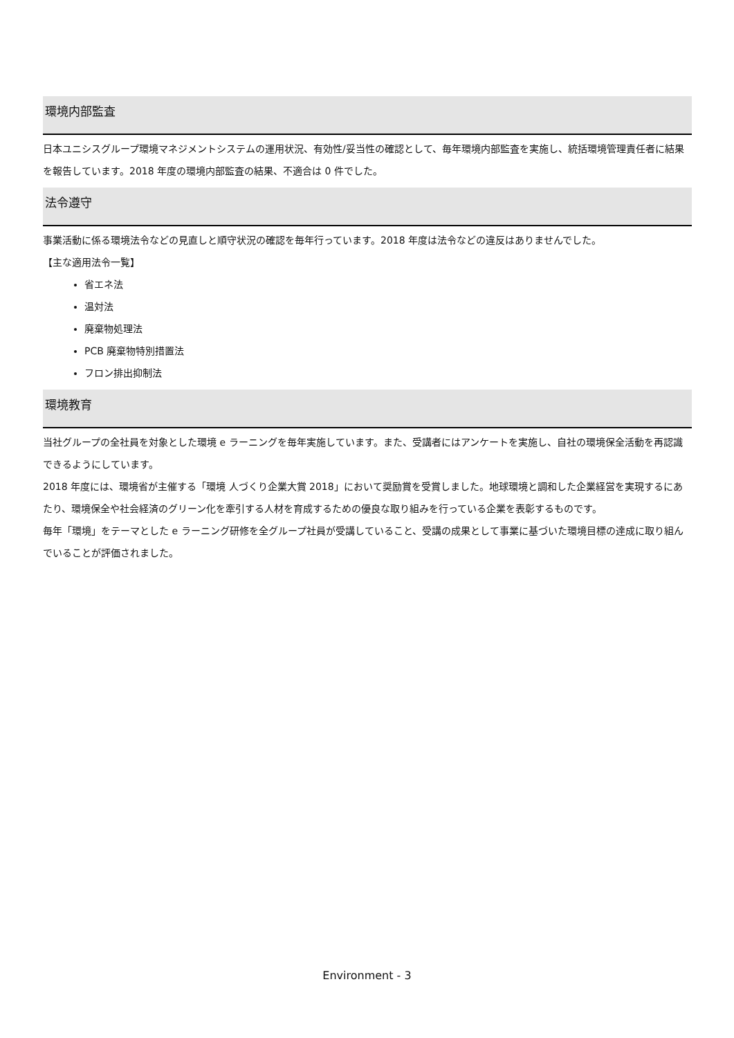環境内部監査
日本ユニシスグループ環境マネジメントシステムの運用状況、有効性/妥当性の確認として、毎年環境内部監査を実施し、統括環境管理責任者に結果を報告しています。2018 年度の環境内部監査の結果、不適合は 0 件でした。
法令遵守
事業活動に係る環境法令などの見直しと順守状況の確認を毎年行っています。2018 年度は法令などの違反はありませんでした。
【主な適用法令一覧】
省エネ法
温対法
廃棄物処理法
PCB 廃棄物特別措置法
フロン排出抑制法
環境教育
当社グループの全社員を対象とした環境 e ラーニングを毎年実施しています。また、受講者にはアンケートを実施し、自社の環境保全活動を再認識できるようにしています。
2018 年度には、環境省が主催する「環境 人づくり企業大賞 2018」において奨励賞を受賞しました。地球環境と調和した企業経営を実現するにあたり、環境保全や社会経済のグリーン化を牽引する人材を育成するための優良な取り組みを行っている企業を表彰するものです。
毎年「環境」をテーマとした e ラーニング研修を全グループ社員が受講していること、受講の成果として事業に基づいた環境目標の達成に取り組んでいることが評価されました。
Environment - 3